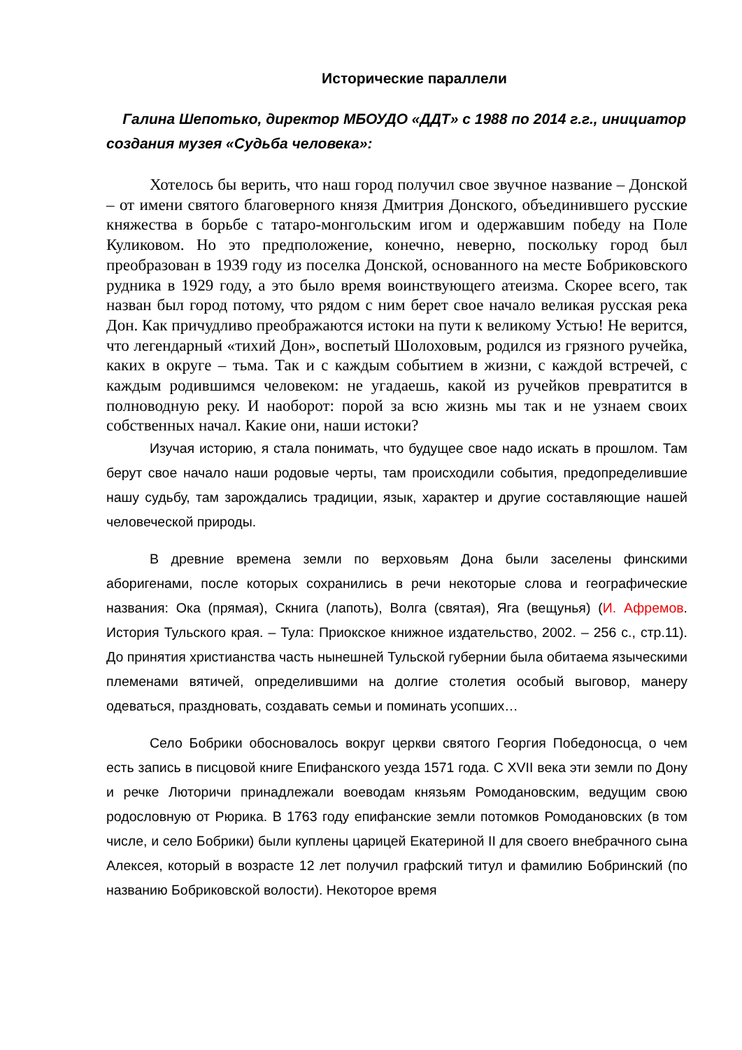Исторические параллели
Галина Шепотько, директор МБОУДО «ДДТ» с 1988 по 2014 г.г., инициатор создания музея «Судьба человека»:
Хотелось бы верить, что наш город получил свое звучное название – Донской – от имени святого благоверного князя Дмитрия Донского, объединившего русские княжества в борьбе с татаро-монгольским игом и одержавшим победу на Поле Куликовом. Но это предположение, конечно, неверно, поскольку город был преобразован в 1939 году из поселка Донской, основанного на месте Бобриковского рудника в 1929 году, а это было время воинствующего атеизма. Скорее всего, так назван был город потому, что рядом с ним берет свое начало великая русская река Дон. Как причудливо преображаются истоки на пути к великому Устью! Не верится, что легендарный «тихий Дон», воспетый Шолоховым, родился из грязного ручейка, каких в округе – тьма. Так и с каждым событием в жизни, с каждой встречей, с каждым родившимся человеком: не угадаешь, какой из ручейков превратится в полноводную реку. И наоборот: порой за всю жизнь мы так и не узнаем своих собственных начал. Какие они, наши истоки?
Изучая историю, я стала понимать, что будущее свое надо искать в прошлом. Там берут свое начало наши родовые черты, там происходили события, предопределившие нашу судьбу, там зарождались традиции, язык, характер и другие составляющие нашей человеческой природы.
В древние времена земли по верховьям Дона были заселены финскими аборигенами, после которых сохранились в речи некоторые слова и географические названия: Ока (прямая), Скнига (лапоть), Волга (святая), Яга (вещунья) (И. Афремов. История Тульского края. – Тула: Приокское книжное издательство, 2002. – 256 с., стр.11). До принятия христианства часть нынешней Тульской губернии была обитаема языческими племенами вятичей, определившими на долгие столетия особый выговор, манеру одеваться, праздновать, создавать семьи и поминать усопших…
Село Бобрики обосновалось вокруг церкви святого Георгия Победоносца, о чем есть запись в писцовой книге Епифанского уезда 1571 года. С XVII века эти земли по Дону и речке Люторичи принадлежали воеводам князьям Ромодановским, ведущим свою родословную от Рюрика. В 1763 году епифанские земли потомков Ромодановских (в том числе, и село Бобрики) были куплены царицей Екатериной II для своего внебрачного сына Алексея, который в возрасте 12 лет получил графский титул и фамилию Бобринский (по названию Бобриковской волости). Некоторое время